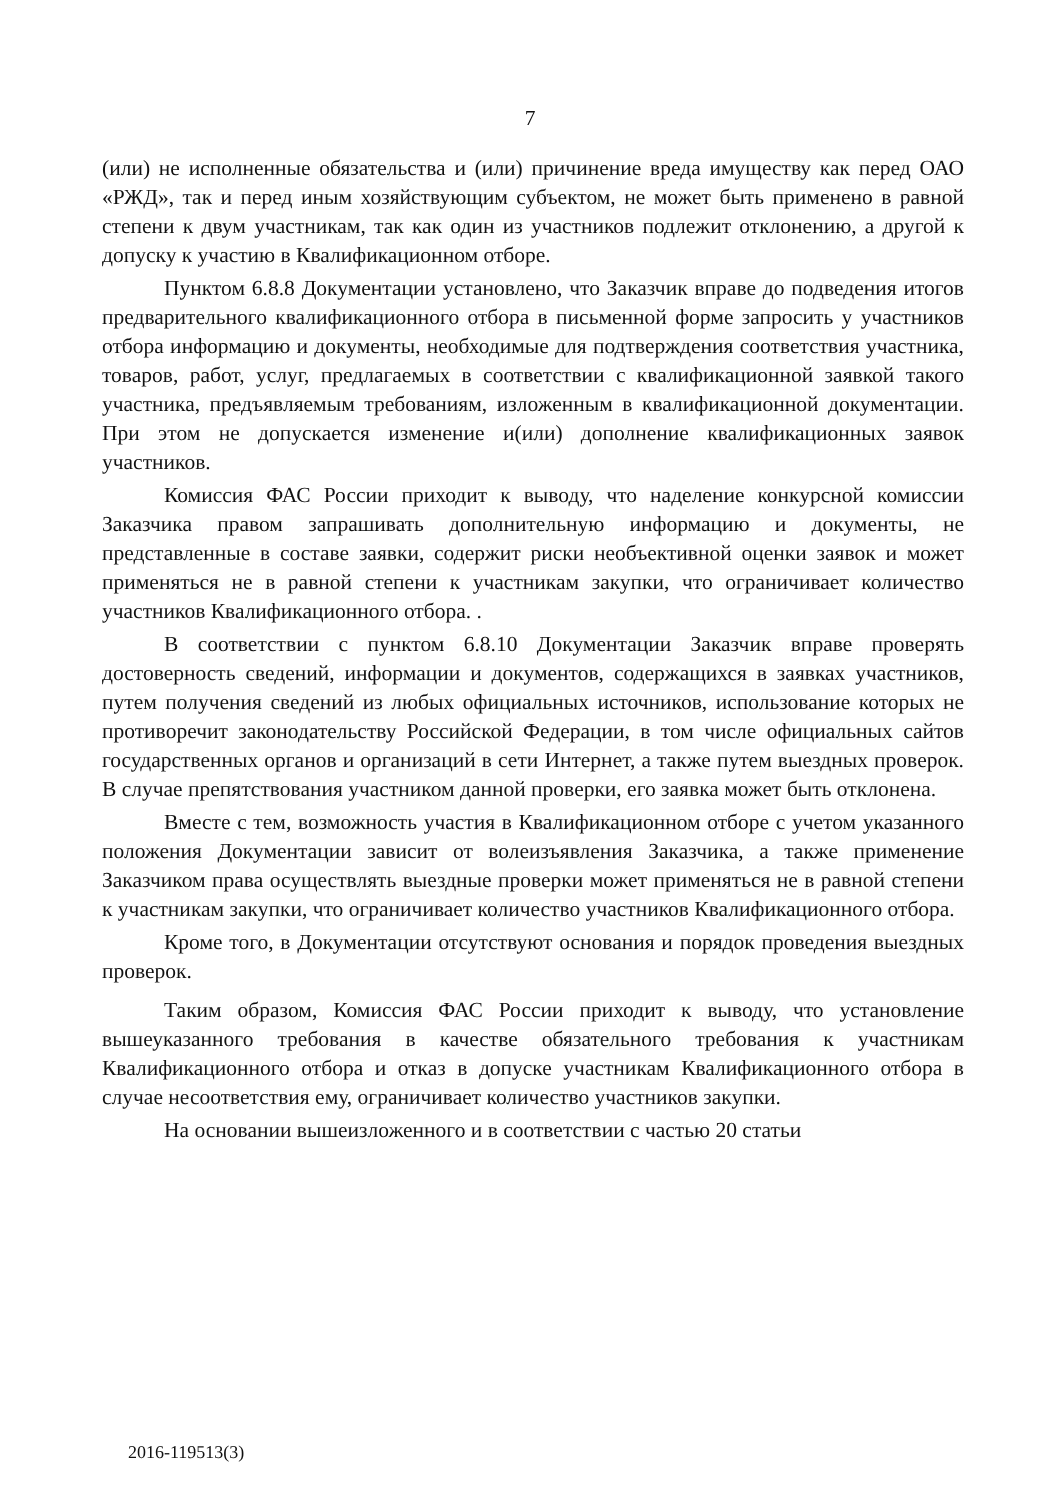7
(или) не исполненные обязательства и (или) причинение вреда имуществу как перед ОАО «РЖД», так и перед иным хозяйствующим субъектом, не может быть применено в равной степени к двум участникам, так как один из участников подлежит отклонению, а другой к допуску к участию в Квалификационном отборе.
Пунктом 6.8.8 Документации установлено, что Заказчик вправе до подведения итогов предварительного квалификационного отбора в письменной форме запросить у участников отбора информацию и документы, необходимые для подтверждения соответствия участника, товаров, работ, услуг, предлагаемых в соответствии с квалификационной заявкой такого участника, предъявляемым требованиям, изложенным в квалификационной документации. При этом не допускается изменение и(или) дополнение квалификационных заявок участников.
Комиссия ФАС России приходит к выводу, что наделение конкурсной комиссии Заказчика правом запрашивать дополнительную информацию и документы, не представленные в составе заявки, содержит риски необъективной оценки заявок и может применяться не в равной степени к участникам закупки, что ограничивает количество участников Квалификационного отбора. .
В соответствии с пунктом 6.8.10 Документации Заказчик вправе проверять достоверность сведений, информации и документов, содержащихся в заявках участников, путем получения сведений из любых официальных источников, использование которых не противоречит законодательству Российской Федерации, в том числе официальных сайтов государственных органов и организаций в сети Интернет, а также путем выездных проверок. В случае препятствования участником данной проверки, его заявка может быть отклонена.
Вместе с тем, возможность участия в Квалификационном отборе с учетом указанного положения Документации зависит от волеизъявления Заказчика, а также применение Заказчиком права осуществлять выездные проверки может применяться не в равной степени к участникам закупки, что ограничивает количество участников Квалификационного отбора.
Кроме того, в Документации отсутствуют основания и порядок проведения выездных проверок.
Таким образом, Комиссия ФАС России приходит к выводу, что установление вышеуказанного требования в качестве обязательного требования к участникам Квалификационного отбора и отказ в допуске участникам Квалификационного отбора в случае несоответствия ему, ограничивает количество участников закупки.
На основании вышеизложенного и в соответствии с частью 20 статьи
2016-119513(3)